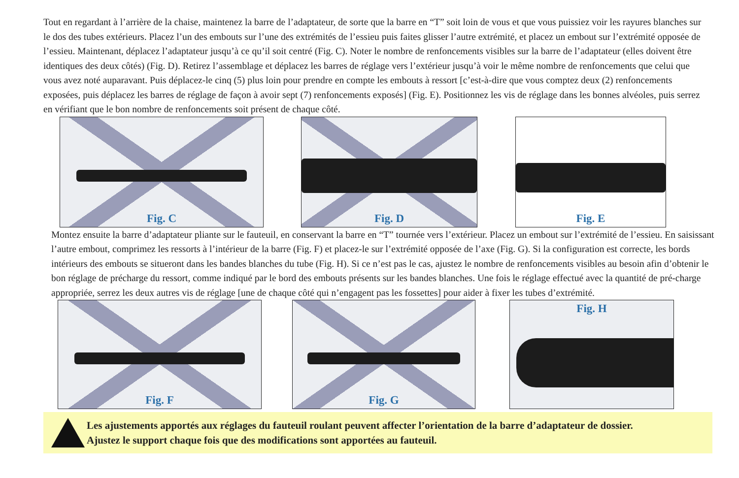Tout en regardant à l’arrière de la chaise, maintenez la barre de l’adaptateur, de sorte que la barre en “T” soit loin de vous et que vous puissiez voir les rayures blanches sur le dos des tubes extérieurs. Placez l’un des embouts sur l’une des extrémités de l’essieu puis faites glisser l’autre extrémité, et placez un embout sur l’extrémité opposée de l’essieu. Maintenant, déplacez l’adaptateur jusqu’à ce qu’il soit centré (Fig. C). Noter le nombre de renfoncements visibles sur la barre de l’adaptateur (elles doivent être identiques des deux côtés) (Fig. D). Retirez l’assemblage et déplacez les barres de réglage vers l’extérieur jusqu’à voir le même nombre de renfoncements que celui que vous avez noté auparavant. Puis déplacez-le cinq (5) plus loin pour prendre en compte les embouts à ressort [c’est-à-dire que vous comptez deux (2) renfoncements exposées, puis déplacez les barres de réglage de façon à avoir sept (7) renfoncements exposés] (Fig. E). Positionnez les vis de réglage dans les bonnes alvéoles, puis serrez en vérifiant que le bon nombre de renfoncements soit présent de chaque côté.
Fig. C Fig. D Fig. E
Montez ensuite la barre d’adaptateur pliante sur le fauteuil, en conservant la barre en “T” tournée vers l’extérieur. Placez un embout sur l’extrémité de l’essieu. En saisissant l’autre embout, comprimez les ressorts à l’intérieur de la barre (Fig. F) et placez-le sur l’extrémité opposée de l’axe (Fig. G). Si la configuration est correcte, les bords intérieurs des embouts se situeront dans les bandes blanches du tube (Fig. H). Si ce n’est pas le cas, ajustez le nombre de renfoncements visibles au besoin afin d’obtenir le bon réglage de précharge du ressort, comme indiqué par le bord des embouts présents sur les bandes blanches. Une fois le réglage effectué avec la quantité de pré-charge appropriée, serrez les deux autres vis de réglage [une de chaque côté qui n’engagent pas les fossettes] pour aider à fixer les tubes d’extrémité.
Fig. F Fig. G Fig. H
Les ajustements apportés aux réglages du fauteuil roulant peuvent affecter l’orientation de la barre d’adaptateur de dossier.
Ajustez le support chaque fois que des modifications sont apportées au fauteuil.